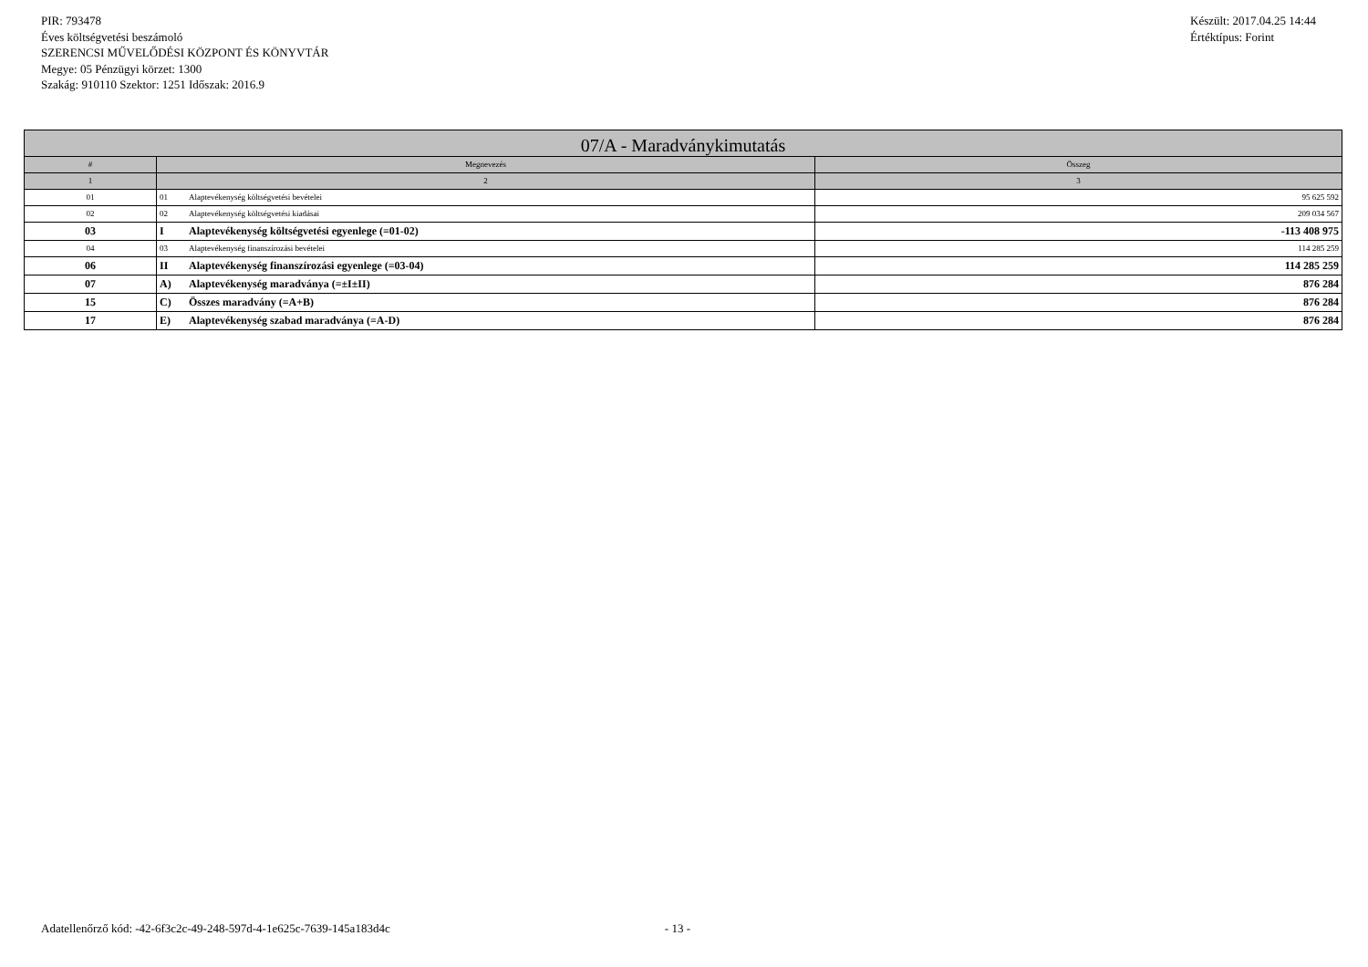PIR: 793478
Éves költségvetési beszámoló
SZERENCSI MŰVELŐDÉSI KÖZPONT ÉS KÖNYVTÁR
Megye: 05 Pénzügyi körzet: 1300
Szakág: 910110 Szektor: 1251 Időszak: 2016.9
Készült: 2017.04.25 14:44
Értéktípus: Forint
| 07/A - Maradványkimutatás | | |
| --- | --- | --- |
| # | Megnevezés | Összeg |
| 1 | 2 | 3 |
| 01 | 01 Alaptevékenység költségvetési bevételei | 95 625 592 |
| 02 | 02 Alaptevékenység költségvetési kiadásai | 209 034 567 |
| 03 | I Alaptevékenység költségvetési egyenlege (=01-02) | -113 408 975 |
| 04 | 03 Alaptevékenység finanszírozási bevételei | 114 285 259 |
| 06 | II Alaptevékenység finanszírozási egyenlege (=03-04) | 114 285 259 |
| 07 | A) Alaptevékenység maradványa (=±I±II) | 876 284 |
| 15 | C) Összes maradvány (=A+B) | 876 284 |
| 17 | E) Alaptevékenység szabad maradványa (=A-D) | 876 284 |
Adatellenőrző kód: -42-6f3c2c-49-248-597d-4-1e625c-7639-145a183d4c - 13 -